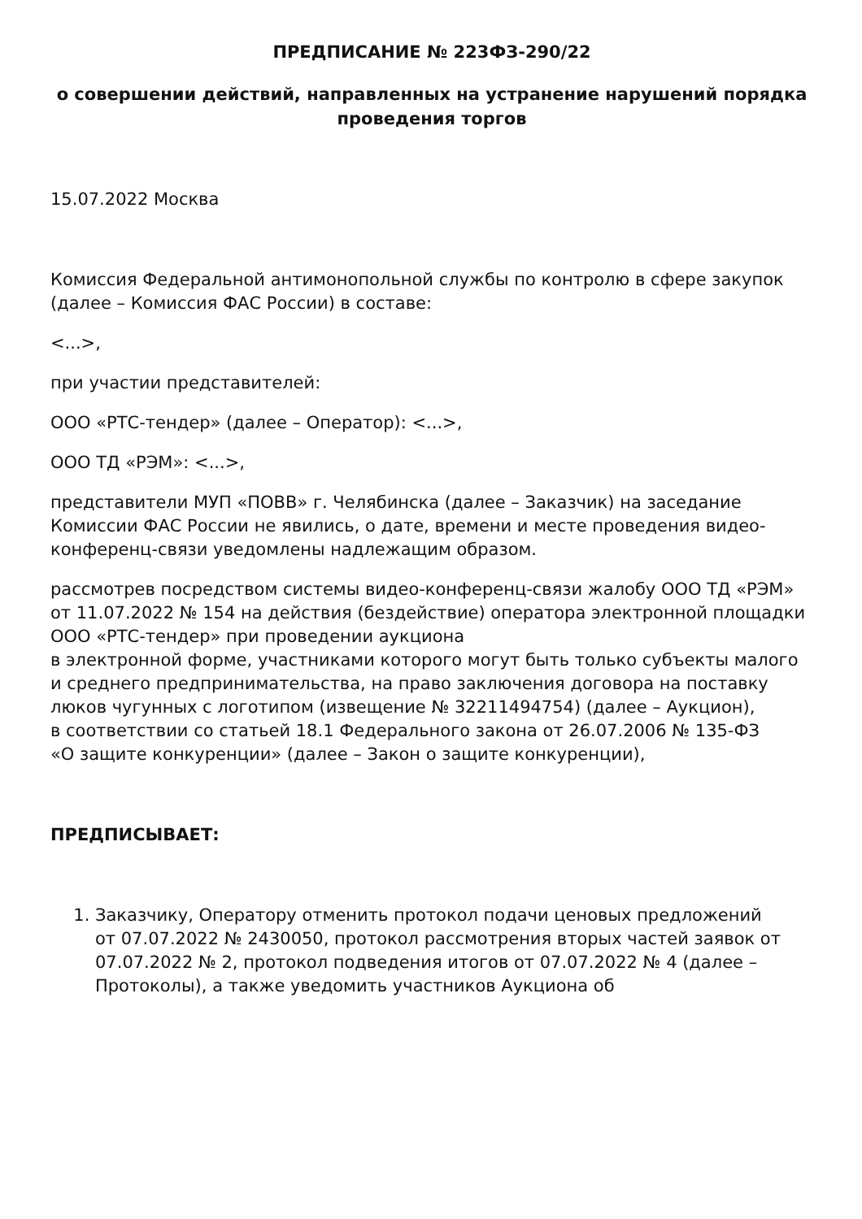ПРЕДПИСАНИЕ № 223ФЗ-290/22
о совершении действий, направленных на устранение нарушений порядка проведения торгов
15.07.2022 Москва
Комиссия Федеральной антимонопольной службы по контролю в сфере закупок (далее – Комиссия ФАС России) в составе:
<...>,
при участии представителей:
ООО «РТС-тендер» (далее – Оператор): <...>,
ООО ТД «РЭМ»: <...>,
представители МУП «ПОВВ» г. Челябинска (далее – Заказчик) на заседание Комиссии ФАС России не явились, о дате, времени и месте проведения видео-конференц-связи уведомлены надлежащим образом.
рассмотрев посредством системы видео-конференц-связи жалобу ООО ТД «РЭМ» от 11.07.2022 № 154 на действия (бездействие) оператора электронной площадки ООО «РТС-тендер» при проведении аукциона
в электронной форме, участниками которого могут быть только субъекты малого
и среднего предпринимательства, на право заключения договора на поставку люков чугунных с логотипом (извещение № 32211494754) (далее – Аукцион),
в соответствии со статьей 18.1 Федерального закона от 26.07.2006 № 135-ФЗ
«О защите конкуренции» (далее – Закон о защите конкуренции),
ПРЕДПИСЫВАЕТ:
1. Заказчику, Оператору отменить протокол подачи ценовых предложений
от 07.07.2022 № 2430050, протокол рассмотрения вторых частей заявок от 07.07.2022 № 2, протокол подведения итогов от 07.07.2022 № 4 (далее – Протоколы), а также уведомить участников Аукциона об